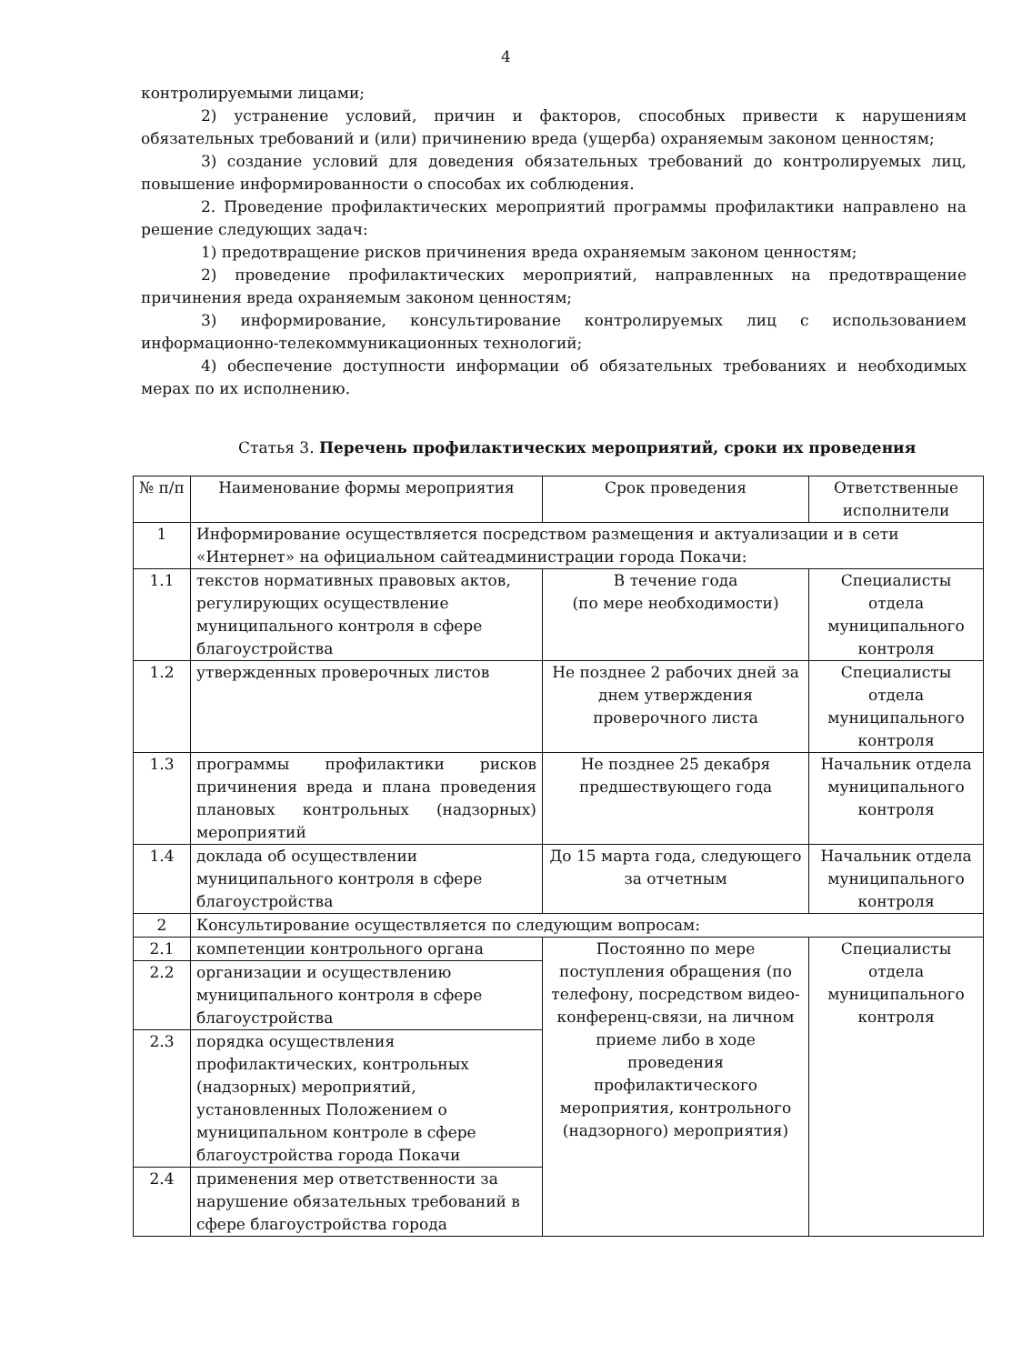4
контролируемыми лицами;
2) устранение условий, причин и факторов, способных привести к нарушениям обязательных требований и (или) причинению вреда (ущерба) охраняемым законом ценностям;
3) создание условий для доведения обязательных требований до контролируемых лиц, повышение информированности о способах их соблюдения.
2. Проведение профилактических мероприятий программы профилактики направлено на решение следующих задач:
1) предотвращение рисков причинения вреда охраняемым законом ценностям;
2) проведение профилактических мероприятий, направленных на предотвращение причинения вреда охраняемым законом ценностям;
3) информирование, консультирование контролируемых лиц с использованием информационно-телекоммуникационных технологий;
4) обеспечение доступности информации об обязательных требованиях и необходимых мерах по их исполнению.
Статья 3. Перечень профилактических мероприятий, сроки их проведения
| № п/п | Наименование формы мероприятия | Срок проведения | Ответственные исполнители |
| 1 | Информирование осуществляется посредством размещения и актуализации и в сети «Интернет» на официальном сайтеадминистрации города Покачи: | | |
| 1.1 | текстов нормативных правовых актов, регулирующих осуществление муниципального контроля в сфере благоустройства | В течение года (по мере необходимости) | Специалисты отдела муниципального контроля |
| 1.2 | утвержденных проверочных листов | Не позднее 2 рабочих дней за днем утверждения проверочного листа | Специалисты отдела муниципального контроля |
| 1.3 | программы профилактики рисков причинения вреда и плана проведения плановых контрольных (надзорных) мероприятий | Не позднее 25 декабря предшествующего года | Начальник отдела муниципального контроля |
| 1.4 | доклада об осуществлении муниципального контроля в сфере благоустройства | До 15 марта года, следующего за отчетным | Начальник отдела муниципального контроля |
| 2 | Консультирование осуществляется по следующим вопросам: | | |
| 2.1 | компетенции контрольного органа | Постоянно по мере поступления обращения (по телефону, посредством видео-конференц-связи, на личном приеме либо в ходе проведения профилактического мероприятия, контрольного (надзорного) мероприятия) | Специалисты отдела муниципального контроля |
| 2.2 | организации и осуществлению муниципального контроля в сфере благоустройства | | |
| 2.3 | порядка осуществления профилактических, контрольных (надзорных) мероприятий, установленных Положением о муниципальном контроле в сфере благоустройства города Покачи | | |
| 2.4 | применения мер ответственности за нарушение обязательных требований в сфере благоустройства города | | |